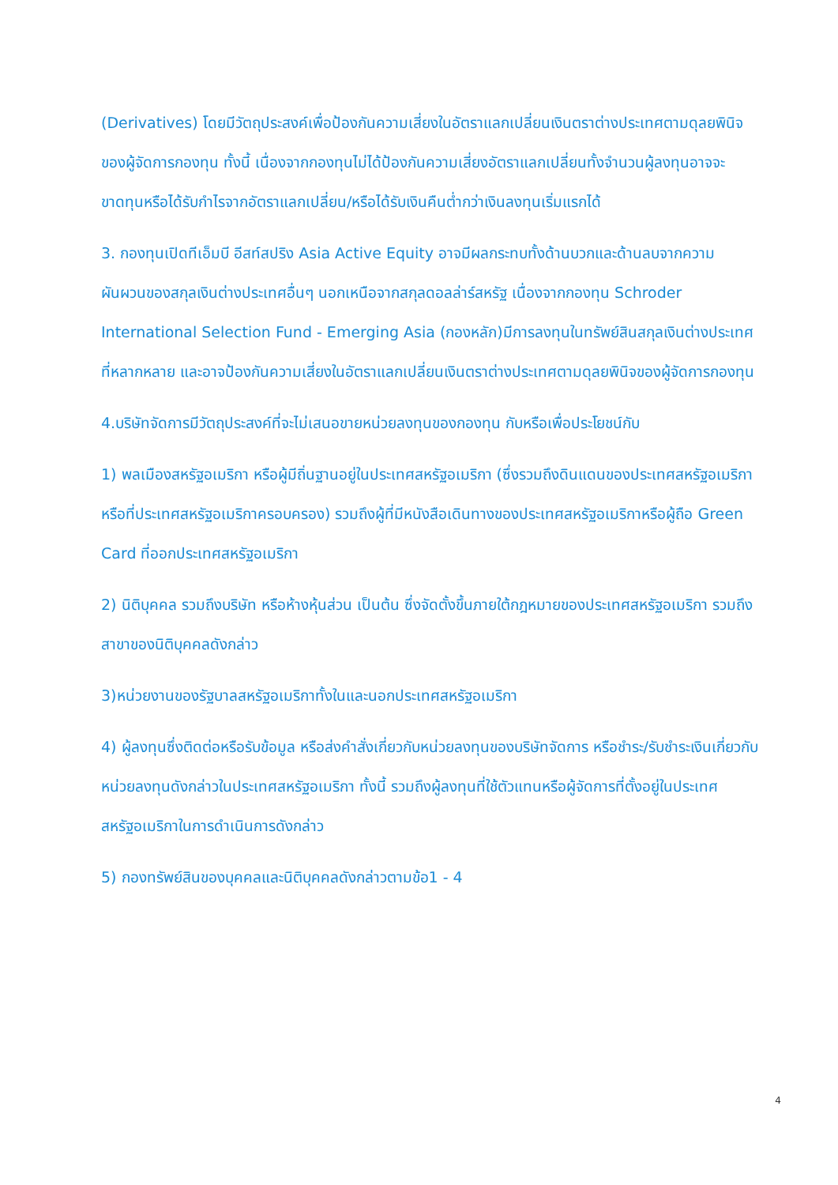(Derivatives) โดยมีวัตถุประสงค์เพื่อป้องกันความเสี่ยงในอัตราแลกเปลี่ยนเงินตราต่างประเทศตามดุลยพินิจของผู้จัดการกองทุน ทั้งนี้ เนื่องจากกองทุนไม่ได้ป้องกันความเสี่ยงอัตราแลกเปลี่ยนทั้งจำนวนผู้ลงทุนอาจจะขาดทุนหรือได้รับกำไรจากอัตราแลกเปลี่ยน/หรือได้รับเงินคืนต่ำกว่าเงินลงทุนเริ่มแรกได้
3. กองทุนเปิดทีเอ็มบี อีสท์สปริง Asia Active Equity อาจมีผลกระทบทั้งด้านบวกและด้านลบจากความผันผวนของสกุลเงินต่างประเทศอื่นๆ นอกเหนือจากสกุลดอลล่าร์สหรัฐ เนื่องจากกองทุน Schroder International Selection Fund - Emerging Asia (กองหลัก)มีการลงทุนในทรัพย์สินสกุลเงินต่างประเทศที่หลากหลาย และอาจป้องกันความเสี่ยงในอัตราแลกเปลี่ยนเงินตราต่างประเทศตามดุลยพินิจของผู้จัดการกองทุน
4.บริษัทจัดการมีวัตถุประสงค์ที่จะไม่เสนอขายหน่วยลงทุนของกองทุน กับหรือเพื่อประโยชน์กับ
1) พลเมืองสหรัฐอเมริกา หรือผู้มีถิ่นฐานอยู่ในประเทศสหรัฐอเมริกา (ซึ่งรวมถึงดินแดนของประเทศสหรัฐอเมริกาหรือที่ประเทศสหรัฐอเมริกาครอบครอง) รวมถึงผู้ที่มีหนังสือเดินทางของประเทศสหรัฐอเมริกาหรือผู้ถือ Green Card ที่ออกประเทศสหรัฐอเมริกา
2) นิติบุคคล รวมถึงบริษัท หรือห้างหุ้นส่วน เป็นต้น ซึ่งจัดตั้งขึ้นภายใต้กฎหมายของประเทศสหรัฐอเมริกา รวมถึงสาขาของนิติบุคคลดังกล่าว
3)หน่วยงานของรัฐบาลสหรัฐอเมริกาทั้งในและนอกประเทศสหรัฐอเมริกา
4) ผู้ลงทุนซึ่งติดต่อหรือรับข้อมูล หรือส่งคำสั่งเกี่ยวกับหน่วยลงทุนของบริษัทจัดการ หรือชำระ/รับชำระเงินเกี่ยวกับหน่วยลงทุนดังกล่าวในประเทศสหรัฐอเมริกา ทั้งนี้ รวมถึงผู้ลงทุนที่ใช้ตัวแทนหรือผู้จัดการที่ตั้งอยู่ในประเทศสหรัฐอเมริกาในการดำเนินการดังกล่าว
5) กองทรัพย์สินของบุคคลและนิติบุคคลดังกล่าวตามข้อ1 - 4
4